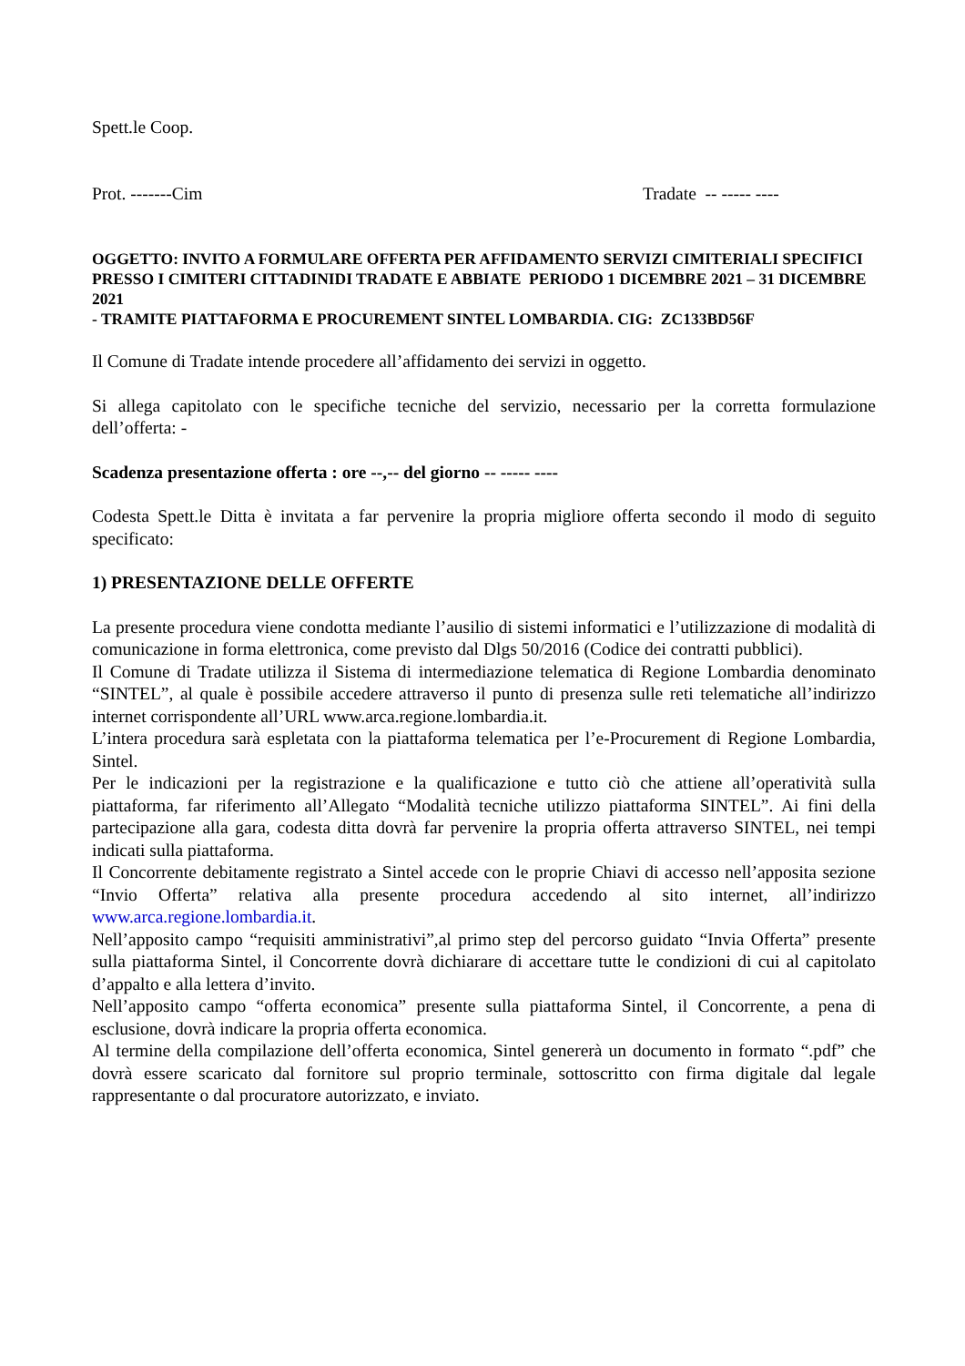Spett.le Coop.
Prot. -------Cim Tradate -- ----- ----
OGGETTO: INVITO A FORMULARE OFFERTA PER AFFIDAMENTO SERVIZI CIMITERIALI SPECIFICI PRESSO I CIMITERI CITTADINIDI TRADATE E ABBIATE PERIODO 1 DICEMBRE 2021 – 31 DICEMBRE 2021
- TRAMITE PIATTAFORMA E PROCUREMENT SINTEL LOMBARDIA. CIG: ZC133BD56F
Il Comune di Tradate intende procedere all’affidamento dei servizi in oggetto.
Si allega capitolato con le specifiche tecniche del servizio, necessario per la corretta formulazione dell’offerta: -
Scadenza presentazione offerta : ore --,-- del giorno -- ----- ----
Codesta Spett.le Ditta è invitata a far pervenire la propria migliore offerta secondo il modo di seguito specificato:
1) PRESENTAZIONE DELLE OFFERTE
La presente procedura viene condotta mediante l’ausilio di sistemi informatici e l’utilizzazione di modalità di comunicazione in forma elettronica, come previsto dal Dlgs 50/2016 (Codice dei contratti pubblici).
Il Comune di Tradate utilizza il Sistema di intermediazione telematica di Regione Lombardia denominato “SINTEL”, al quale è possibile accedere attraverso il punto di presenza sulle reti telematiche all’indirizzo internet corrispondente all’URL www.arca.regione.lombardia.it.
L’intera procedura sarà espletata con la piattaforma telematica per l’e-Procurement di Regione Lombardia, Sintel.
Per le indicazioni per la registrazione e la qualificazione e tutto ciò che attiene all’operatività sulla piattaforma, far riferimento all’Allegato “Modalità tecniche utilizzo piattaforma SINTEL”. Ai fini della partecipazione alla gara, codesta ditta dovrà far pervenire la propria offerta attraverso SINTEL, nei tempi indicati sulla piattaforma.
Il Concorrente debitamente registrato a Sintel accede con le proprie Chiavi di accesso nell’apposita sezione “Invio Offerta” relativa alla presente procedura accedendo al sito internet, all’indirizzo www.arca.regione.lombardia.it.
Nell’apposito campo “requisiti amministrativi”,al primo step del percorso guidato “Invia Offerta” presente sulla piattaforma Sintel, il Concorrente dovrà dichiarare di accettare tutte le condizioni di cui al capitolato d’appalto e alla lettera d’invito.
Nell’apposito campo “offerta economica” presente sulla piattaforma Sintel, il Concorrente, a pena di esclusione, dovrà indicare la propria offerta economica.
Al termine della compilazione dell’offerta economica, Sintel genererà un documento in formato “.pdf” che dovrà essere scaricato dal fornitore sul proprio terminale, sottoscritto con firma digitale dal legale rappresentante o dal procuratore autorizzato, e inviato.